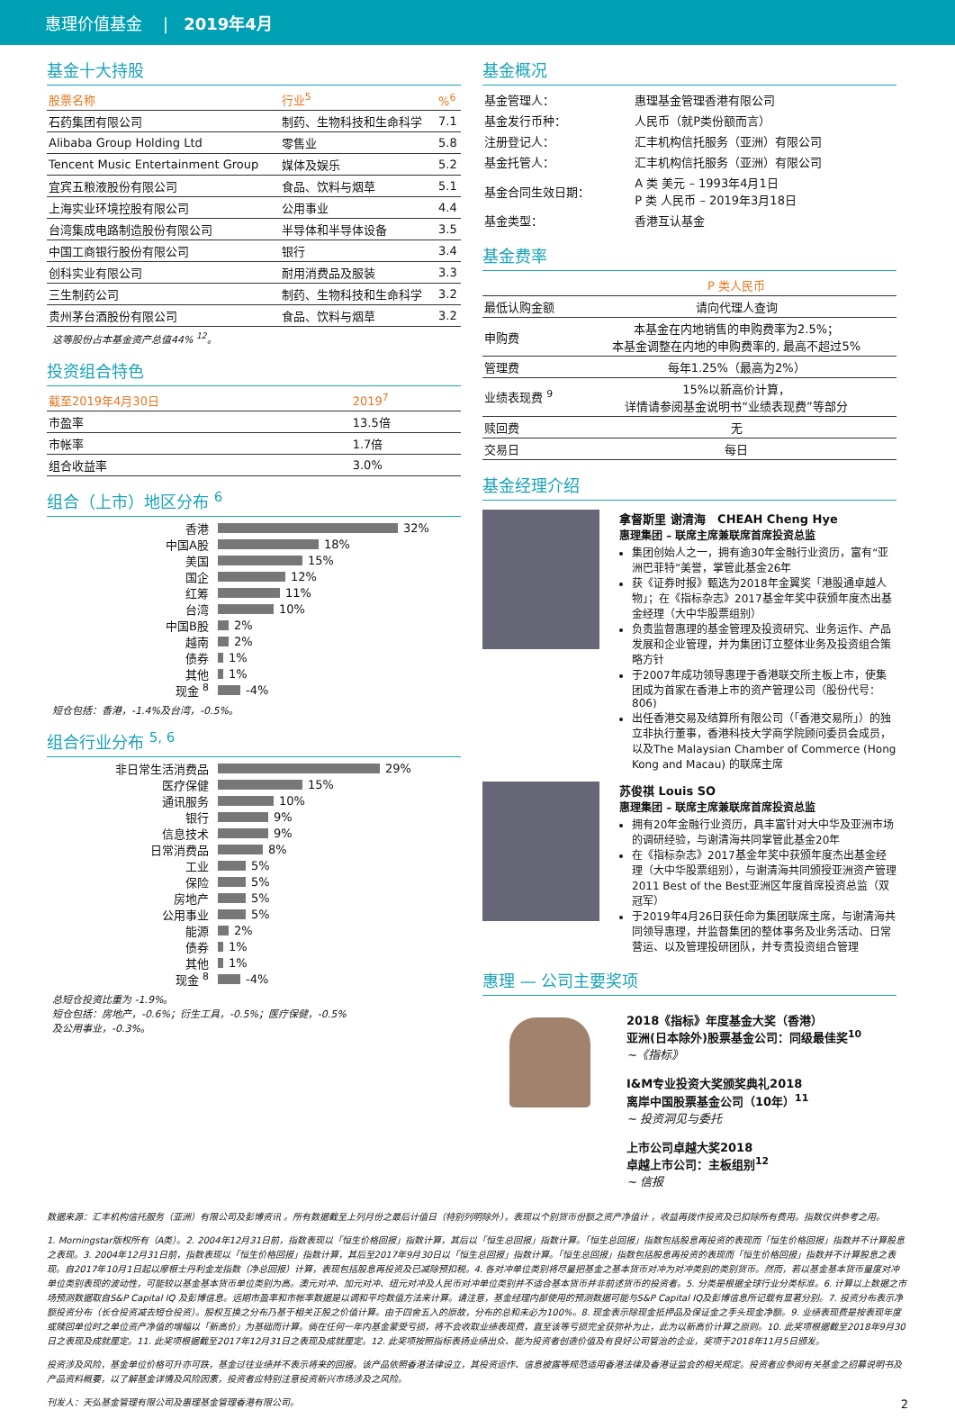惠理价值基金 | 2019年4月
基金十大持股
| 股票名称 | 行业<sup>5</sup> | %<sup>6</sup> |
| --- | --- | --- |
| 石药集团有限公司 | 制药、生物科技和生命科学 | 7.1 |
| Alibaba Group Holding Ltd | 零售业 | 5.8 |
| Tencent Music Entertainment Group | 媒体及娱乐 | 5.2 |
| 宜宾五粮液股份有限公司 | 食品、饮料与烟草 | 5.1 |
| 上海实业环境控股有限公司 | 公用事业 | 4.4 |
| 台湾集成电路制造股份有限公司 | 半导体和半导体设备 | 3.5 |
| 中国工商银行股份有限公司 | 银行 | 3.4 |
| 创科实业有限公司 | 耐用消费品及服装 | 3.3 |
| 三生制药公司 | 制药、生物科技和生命科学 | 3.2 |
| 贵州茅台酒股份有限公司 | 食品、饮料与烟草 | 3.2 |
这等股份占本基金资产总值44% <sup>12</sup>。
投资组合特色
| 截至2019年4月30日 | 2019<sup>7</sup> |
| --- | --- |
| 市盈率 | 13.5倍 |
| 市帐率 | 1.7倍 |
| 组合收益率 | 3.0% |
组合（上市）地区分布 <sup>6</sup>
香港 32%
中国A股 18%
美国 15%
国企 12%
红筹 11%
台湾 10%
中国B股 2%
越南 2%
债券 1%
其他 1%
现金 <sup>8</sup> -4%
短仓包括：香港，-1.4%及台湾，-0.5%。
组合行业分布 <sup>5, 6</sup>
非日常生活消费品 29%
医疗保健 15%
通讯服务 10%
银行 9%
信息技术 9%
日常消费品 8%
工业 5%
保险 5%
房地产 5%
公用事业 5%
能源 2%
债券 1%
其他 1%
现金 <sup>8</sup> -4%
总短仓投资比重为 -1.9%。
短仓包括：房地产，-0.6%；衍生工具，-0.5%；医疗保健，-0.5%
及公用事业，-0.3%。
基金概况
| 基金管理人： | 惠理基金管理香港有限公司 |
| 基金发行币种： | 人民币（就P类份额而言） |
| 注册登记人： | 汇丰机构信托服务（亚洲）有限公司 |
| 基金托管人： | 汇丰机构信托服务（亚洲）有限公司 |
| 基金合同生效日期： | A 类 美元 – 1993年4月1日 P 类 人民币 – 2019年3月18日 |
| 基金类型： | 香港互认基金 |
基金费率
| | P 类人民币 |
| --- | --- |
| 最低认购金额 | 请向代理人查询 |
| 申购费 | 本基金在内地销售的申购费率为2.5%； 本基金调整在内地的申购费率的, 最高不超过5% |
| 管理费 | 每年1.25%（最高为2%） |
| 业绩表现费 <sup>9</sup> | 15%以新高价计算， 详情请参阅基金说明书“业绩表现费”等部分 |
| 赎回费 | 无 |
| 交易日 | 每日 |
基金经理介绍
拿督斯里 谢清海 CHEAH Cheng Hye
惠理集团 – 联席主席兼联席首席投资总监
集团创始人之一，拥有逾30年金融行业资历，富有“亚洲巴菲特”美誉，掌管此基金26年
获《证券时报》甄选为2018年金翼奖「港股通卓越人物」；在《指标杂志》2017基金年奖中获颁年度杰出基金经理（大中华股票组别）
负责监督惠理的基金管理及投资研究、业务运作、产品发展和企业管理，并为集团订立整体业务及投资组合策略方针
于2007年成功领导惠理于香港联交所主板上市，使集团成为首家在香港上市的资产管理公司（股份代号：806)
出任香港交易及结算所有限公司（「香港交易所」）的独立非执行董事，香港科技大学商学院顾问委员会成员，以及The Malaysian Chamber of Commerce (Hong Kong and Macau) 的联席主席
苏俊祺 Louis SO
惠理集团 – 联席主席兼联席首席投资总监
拥有20年金融行业资历，具丰富针对大中华及亚洲市场的调研经验，与谢清海共同掌管此基金20年
在《指标杂志》2017基金年奖中获颁年度杰出基金经理（大中华股票组别），与谢清海共同颁授亚洲资产管理2011 Best of the Best亚洲区年度首席投资总监（双冠军）
于2019年4月26日获任命为集团联席主席，与谢清海共同领导惠理，并监督集团的整体事务及业务活动、日常营运、以及管理投研团队，并专责投资组合管理
惠理 — 公司主要奖项
2018《指标》年度基金大奖（香港）
亚洲(日本除外)股票基金公司：同级最佳奖<sup>10</sup>
~《指标》
I&M专业投资大奖颁奖典礼2018
离岸中国股票基金公司（10年）<sup>11</sup>
~ 投资洞见与委托
上市公司卓越大奖2018
卓越上市公司：主板组别<sup>12</sup>
~ 信报
数据来源：汇丰机构信托服务（亚洲）有限公司及彭博资讯 。所有数据截至上列月份之最后计值日（特别列明除外），表现以个别货币份额之资产净值计 ，收益再拨作投资及已扣除所有费用。指数仅供参考之用。
1. Morningstar版权所有（A类）。2. 2004年12月31日前，指数表现以「恒生价格回报」指数计算，其后以「恒生总回报」指数计算。「恒生总回报」指数包括股息再投资的表现而「恒生价格回报」指数并不计算股息之表现。3. 2004年12月31日前，指数表现以「恒生价格回报」指数计算，其后至2017年9月30日以「恒生总回报」指数计算。「恒生总回报」指数包括股息再投资的表现而「恒生价格回报」指数并不计算股息之表现。自2017年10月1日起以摩根士丹利金龙指数（净总回报）计算，表现包括股息再投资及已减除预扣税。4. 各对冲单位类别将尽量把基金之基本货币对冲为对冲类别的类别货币。然而，若以基金基本货币量度对冲单位类别表现的波动性，可能较以基金基本货币单位类别为高。澳元对冲、加元对冲、纽元对冲及人民币对冲单位类别并不适合基本货币并非前述货币的投资者。5. 分类是根据全球行业分类标准。6. 计算以上数据之市场预测数据取自S&P Capital IQ 及彭博信息。远期市盈率和市帐率数据是以调和平均数值方法来计算。请注意，基金经理内部使用的预测数据可能与S&P Capital IQ及彭博信息所记载有显著分别。7. 投资分布表示净额投资分布（长仓投资减去短仓投资）。股权互换之分布乃基于相关正股之价值计算。由于四舍五入的原故，分布的总和未必为100%。8. 现金表示除现金抵押品及保证金之手头现金净额。9. 业绩表现费是按表现年度或赎回单位时之单位资产净值的增幅以「新高价」为基础而计算。倘在任何一年内基金蒙受亏损，将不会收取业绩表现费，直至该等亏损完全获弥补为止，此为以新高价计算之原则。10. 此奖项根据截至2018年9月30日之表现及成就厘定。11. 此奖项根据截至2017年12月31日之表现及成就厘定。12. 此奖项按照指标表扬业绩出众、能为投资者创造价值及有良好公司管治的企业，奖项于2018年11月5日颁发。
投资涉及风险，基金单位价格可升亦可跌，基金过往业绩并不表示将来的回报。该产品依照香港法律设立，其投资运作、信息披露等规范适用香港法律及香港证监会的相关规定。投资者应参阅有关基金之招募说明书及产品资料概要，以了解基金详情及风险因素，投资者应特别注意投资新兴市场涉及之风险。
刊发人：天弘基金管理有限公司及惠理基金管理香港有限公司。 2